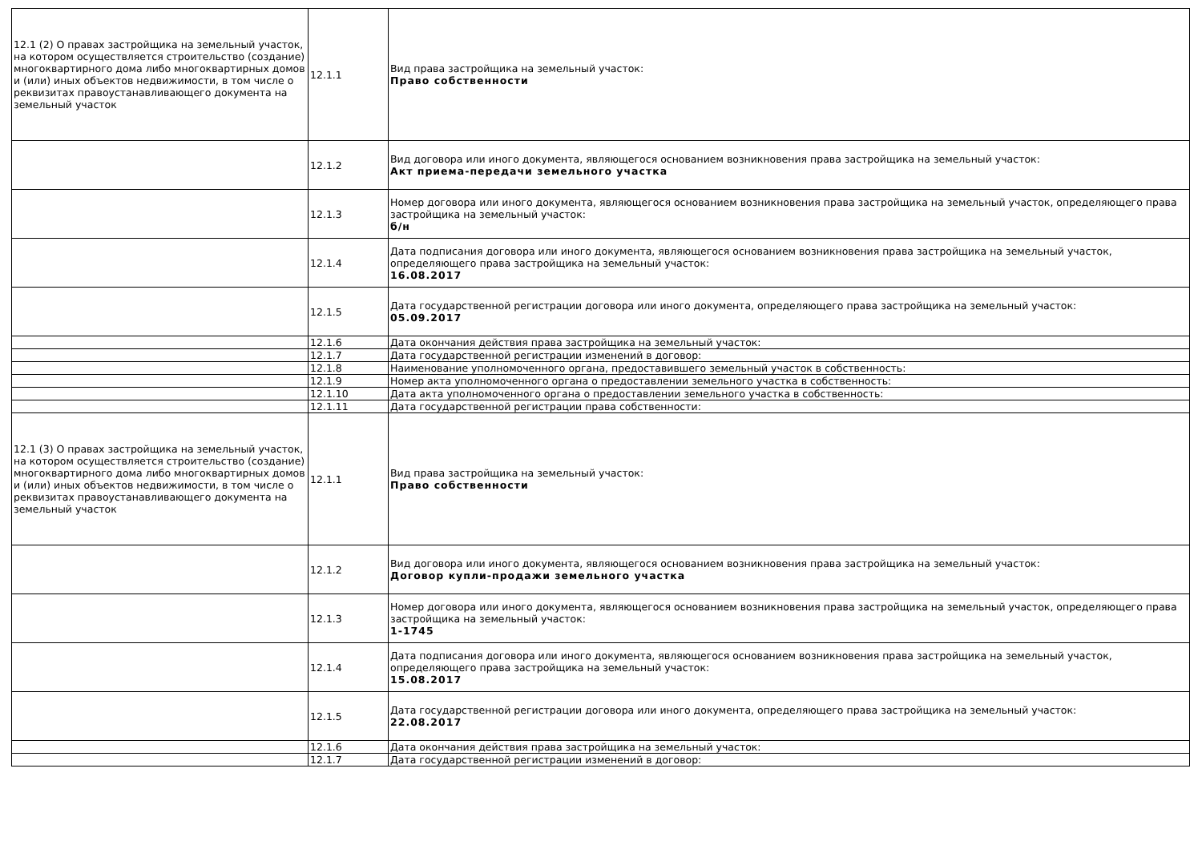| 12.1 (2) О правах застройщика на земельный участок, на котором осуществляется строительство (создание) многоквартирного дома либо многоквартирных домов и (или) иных объектов недвижимости, в том числе о реквизитах правоустанавливающего документа на земельный участок | 12.1.1 | Вид права застройщика на земельный участок: Право собственности |
| | 12.1.2 | Вид договора или иного документа, являющегося основанием возникновения права застройщика на земельный участок: Акт приема-передачи земельного участка |
| | 12.1.3 | Номер договора или иного документа, являющегося основанием возникновения права застройщика на земельный участок, определяющего права застройщика на земельный участок: б/н |
| | 12.1.4 | Дата подписания договора или иного документа, являющегося основанием возникновения права застройщика на земельный участок, определяющего права застройщика на земельный участок: 16.08.2017 |
| | 12.1.5 | Дата государственной регистрации договора или иного документа, определяющего права застройщика на земельный участок: 05.09.2017 |
| | 12.1.6 | Дата окончания действия права застройщика на земельный участок: |
| | 12.1.7 | Дата государственной регистрации изменений в договор: |
| | 12.1.8 | Наименование уполномоченного органа, предоставившего земельный участок в собственность: |
| | 12.1.9 | Номер акта уполномоченного органа о предоставлении земельного участка в собственность: |
| | 12.1.10 | Дата акта уполномоченного органа о предоставлении земельного участка в собственность: |
| | 12.1.11 | Дата государственной регистрации права собственности: |
| 12.1 (3) О правах застройщика на земельный участок, на котором осуществляется строительство (создание) многоквартирного дома либо многоквартирных домов и (или) иных объектов недвижимости, в том числе о реквизитах правоустанавливающего документа на земельный участок | 12.1.1 | Вид права застройщика на земельный участок: Право собственности |
| | 12.1.2 | Вид договора или иного документа, являющегося основанием возникновения права застройщика на земельный участок: Договор купли-продажи земельного участка |
| | 12.1.3 | Номер договора или иного документа, являющегося основанием возникновения права застройщика на земельный участок, определяющего права застройщика на земельный участок: 1-1745 |
| | 12.1.4 | Дата подписания договора или иного документа, являющегося основанием возникновения права застройщика на земельный участок, определяющего права застройщика на земельный участок: 15.08.2017 |
| | 12.1.5 | Дата государственной регистрации договора или иного документа, определяющего права застройщика на земельный участок: 22.08.2017 |
| | 12.1.6 | Дата окончания действия права застройщика на земельный участок: |
| | 12.1.7 | Дата государственной регистрации изменений в договор: |